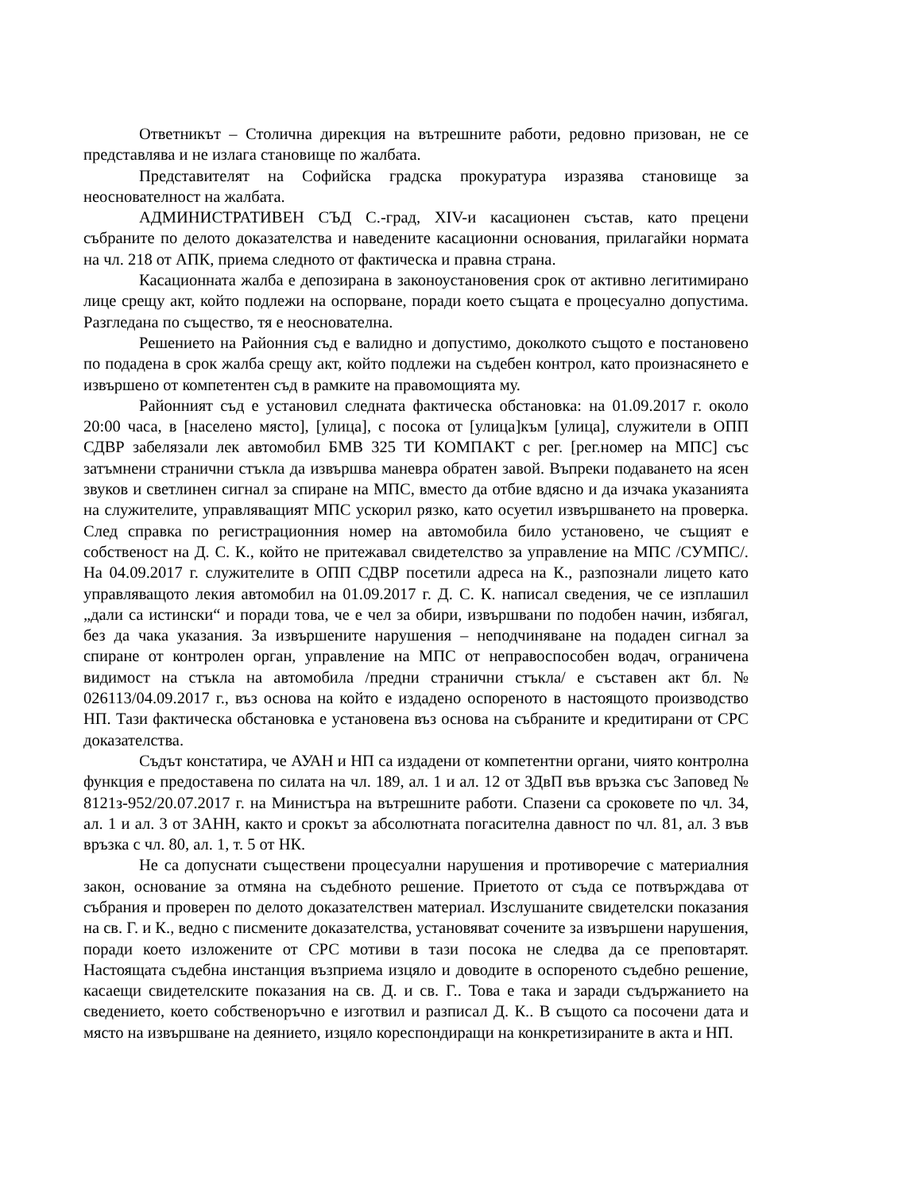Ответникът – Столична дирекция на вътрешните работи, редовно призован, не се представлява и не излага становище по жалбата.
Представителят на Софийска градска прокуратура изразява становище за неоснователност на жалбата.
АДМИНИСТРАТИВЕН СЪД С.-град, XIV-и касационен състав, като прецени събраните по делото доказателства и наведените касационни основания, прилагайки нормата на чл. 218 от АПК, приема следното от фактическа и правна страна.
Касационната жалба е депозирана в законоустановения срок от активно легитимирано лице срещу акт, който подлежи на оспорване, поради което същата е процесуално допустима. Разгледана по същество, тя е неоснователна.
Решението на Районния съд е валидно и допустимо, доколкото същото е постановено по подадена в срок жалба срещу акт, който подлежи на съдебен контрол, като произнасянето е извършено от компетентен съд в рамките на правомощията му.
Районният съд е установил следната фактическа обстановка: на 01.09.2017 г. около 20:00 часа, в [населено място], [улица], с посока от [улица]към [улица], служители в ОПП СДВР забелязали лек автомобил БМВ 325 ТИ КОМПАКТ с рег. [рег.номер на МПС] със затъмнени странични стъкла да извършва маневра обратен завой. Въпреки подаването на ясен звуков и светлинен сигнал за спиране на МПС, вместо да отбие вдясно и да изчака указанията на служителите, управляващият МПС ускорил рязко, като осуетил извършването на проверка. След справка по регистрационния номер на автомобила било установено, че същият е собственост на Д. С. К., който не притежавал свидетелство за управление на МПС /СУМПС/. На 04.09.2017 г. служителите в ОПП СДВР посетили адреса на К., разпознали лицето като управляващото лекия автомобил на 01.09.2017 г. Д. С. К. написал сведения, че се изплашил „дали са истински“ и поради това, че е чел за обири, извършвани по подобен начин, избягал, без да чака указания. За извършените нарушения – неподчиняване на подаден сигнал за спиране от контролен орган, управление на МПС от неправоспособен водач, ограничена видимост на стъкла на автомобила /предни странични стъкла/ е съставен акт бл. № 026113/04.09.2017 г., въз основа на който е издадено оспореното в настоящото производство НП. Тази фактическа обстановка е установена въз основа на събраните и кредитирани от СРС доказателства.
Съдът констатира, че АУАН и НП са издадени от компетентни органи, чиято контролна функция е предоставена по силата на чл. 189, ал. 1 и ал. 12 от ЗДвП във връзка със Заповед № 8121з-952/20.07.2017 г. на Министъра на вътрешните работи. Спазени са сроковете по чл. 34, ал. 1 и ал. 3 от ЗАНН, както и срокът за абсолютната погасителна давност по чл. 81, ал. 3 във връзка с чл. 80, ал. 1, т. 5 от НК.
Не са допуснати съществени процесуални нарушения и противоречие с материалния закон, основание за отмяна на съдебното решение. Приетото от съда се потвърждава от събрания и проверен по делото доказателствен материал. Изслушаните свидетелски показания на св. Г. и К., ведно с писмените доказателства, установяват сочените за извършени нарушения, поради което изложените от СРС мотиви в тази посока не следва да се преповтарят. Настоящата съдебна инстанция възприема изцяло и доводите в оспореното съдебно решение, касаещи свидетелските показания на св. Д. и св. Г.. Това е така и заради съдържанието на сведението, което собственоръчно е изготвил и разписал Д. К.. В същото са посочени дата и място на извършване на деянието, изцяло кореспондиращи на конкретизираните в акта и НП.